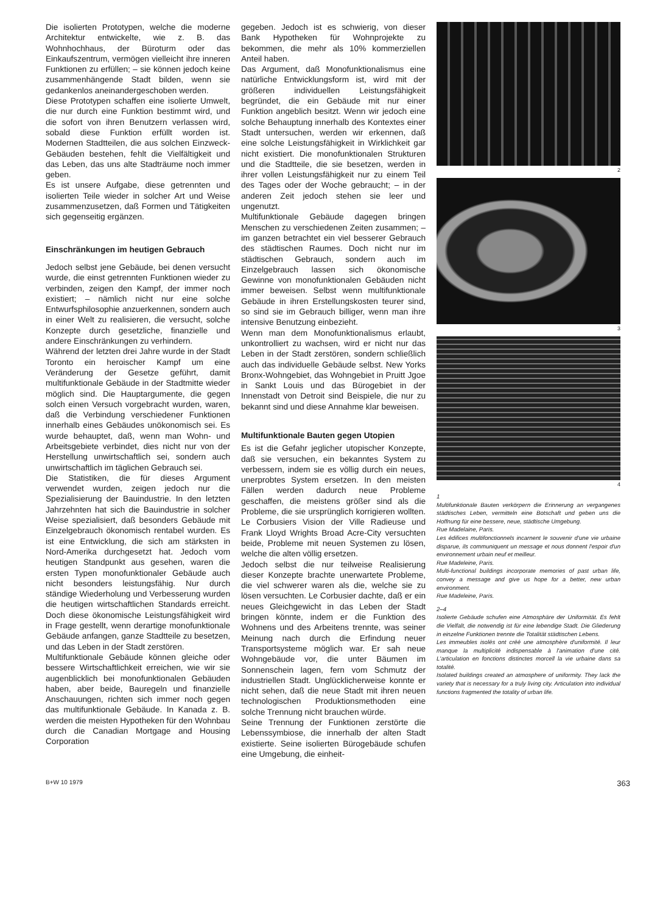Die isolierten Prototypen, welche die moderne Architektur entwickelte, wie z. B. das Wohnhochhaus, der Büroturm oder das Einkaufszentrum, vermögen vielleicht ihre inneren Funktionen zu erfüllen; – sie können jedoch keine zusammenhängende Stadt bilden, wenn sie gedankenlos aneinandergeschoben werden.
Diese Prototypen schaffen eine isolierte Umwelt, die nur durch eine Funktion bestimmt wird, und die sofort von ihren Benutzern verlassen wird, sobald diese Funktion erfüllt worden ist. Modernen Stadtteilen, die aus solchen Einzweck-Gebäuden bestehen, fehlt die Vielfältigkeit und das Leben, das uns alte Stadträume noch immer geben.
Es ist unsere Aufgabe, diese getrennten und isolierten Teile wieder in solcher Art und Weise zusammenzusetzen, daß Formen und Tätigkeiten sich gegenseitig ergänzen.
Einschränkungen im heutigen Gebrauch
Jedoch selbst jene Gebäude, bei denen versucht wurde, die einst getrennten Funktionen wieder zu verbinden, zeigen den Kampf, der immer noch existiert; – nämlich nicht nur eine solche Entwurfsphilosophie anzuerkennen, sondern auch in einer Welt zu realisieren, die versucht, solche Konzepte durch gesetzliche, finanzielle und andere Einschränkungen zu verhindern.
Während der letzten drei Jahre wurde in der Stadt Toronto ein heroischer Kampf um eine Veränderung der Gesetze geführt, damit multifunktionale Gebäude in der Stadtmitte wieder möglich sind. Die Hauptargumente, die gegen solch einen Versuch vorgebracht wurden, waren, daß die Verbindung verschiedener Funktionen innerhalb eines Gebäudes unökonomisch sei. Es wurde behauptet, daß, wenn man Wohn- und Arbeitsgebiete verbindet, dies nicht nur von der Herstellung unwirtschaftlich sei, sondern auch unwirtschaftlich im täglichen Gebrauch sei.
Die Statistiken, die für dieses Argument verwendet wurden, zeigen jedoch nur die Spezialisierung der Bauindustrie. In den letzten Jahrzehnten hat sich die Bauindustrie in solcher Weise spezialisiert, daß besonders Gebäude mit Einzelgebrauch ökonomisch rentabel wurden. Es ist eine Entwicklung, die sich am stärksten in Nord-Amerika durchgesetzt hat. Jedoch vom heutigen Standpunkt aus gesehen, waren die ersten Typen monofunktionaler Gebäude auch nicht besonders leistungsfähig. Nur durch ständige Wiederholung und Verbesserung wurden die heutigen wirtschaftlichen Standards erreicht. Doch diese ökonomische Leistungsfähigkeit wird in Frage gestellt, wenn derartige monofunktionale Gebäude anfangen, ganze Stadtteile zu besetzen, und das Leben in der Stadt zerstören.
Multifunktionale Gebäude können gleiche oder bessere Wirtschaftlichkeit erreichen, wie wir sie augenblicklich bei monofunktionalen Gebäuden haben, aber beide, Bauregeln und finanzielle Anschauungen, richten sich immer noch gegen das multifunktionale Gebäude. In Kanada z. B. werden die meisten Hypotheken für den Wohnbau durch die Canadian Mortgage and Housing Corporation
gegeben. Jedoch ist es schwierig, von dieser Bank Hypotheken für Wohnprojekte zu bekommen, die mehr als 10% kommerziellen Anteil haben.
Das Argument, daß Monofunktionalismus eine natürliche Entwicklungsform ist, wird mit der größeren individuellen Leistungsfähigkeit begründet, die ein Gebäude mit nur einer Funktion angeblich besitzt. Wenn wir jedoch eine solche Behauptung innerhalb des Kontextes einer Stadt untersuchen, werden wir erkennen, daß eine solche Leistungsfähigkeit in Wirklichkeit gar nicht existiert. Die monofunktionalen Strukturen und die Stadtteile, die sie besetzen, werden in ihrer vollen Leistungsfähigkeit nur zu einem Teil des Tages oder der Woche gebraucht; – in der anderen Zeit jedoch stehen sie leer und ungenutzt.
Multifunktionale Gebäude dagegen bringen Menschen zu verschiedenen Zeiten zusammen; – im ganzen betrachtet ein viel besserer Gebrauch des städtischen Raumes. Doch nicht nur im städtischen Gebrauch, sondern auch im Einzelgebrauch lassen sich ökonomische Gewinne von monofunktionalen Gebäuden nicht immer beweisen. Selbst wenn multifunktionale Gebäude in ihren Erstellungskosten teurer sind, so sind sie im Gebrauch billiger, wenn man ihre intensive Benutzung einbezieht.
Wenn man dem Monofunktionalismus erlaubt, unkontrolliert zu wachsen, wird er nicht nur das Leben in der Stadt zerstören, sondern schließlich auch das individuelle Gebäude selbst. New Yorks Bronx-Wohngebiet, das Wohngebiet in Pruitt Jgoe in Sankt Louis und das Bürogebiet in der Innenstadt von Detroit sind Beispiele, die nur zu bekannt sind und diese Annahme klar beweisen.
Multifunktionale Bauten gegen Utopien
Es ist die Gefahr jeglicher utopischer Konzepte, daß sie versuchen, ein bekanntes System zu verbessern, indem sie es völlig durch ein neues, unerprobtes System ersetzen. In den meisten Fällen werden dadurch neue Probleme geschaffen, die meistens größer sind als die Probleme, die sie ursprünglich korrigieren wollten. Le Corbusiers Vision der Ville Radieuse und Frank Lloyd Wrights Broad Acre-City versuchten beide, Probleme mit neuen Systemen zu lösen, welche die alten völlig ersetzen.
Jedoch selbst die nur teilweise Realisierung dieser Konzepte brachte unerwartete Probleme, die viel schwerer waren als die, welche sie zu lösen versuchten. Le Corbusier dachte, daß er ein neues Gleichgewicht in das Leben der Stadt bringen könnte, indem er die Funktion des Wohnens und des Arbeitens trennte, was seiner Meinung nach durch die Erfindung neuer Transportsysteme möglich war. Er sah neue Wohngebäude vor, die unter Bäumen im Sonnenschein lagen, fern vom Schmutz der industriellen Stadt. Unglücklicherweise konnte er nicht sehen, daß die neue Stadt mit ihren neuen technologischen Produktionsmethoden eine solche Trennung nicht brauchen würde.
Seine Trennung der Funktionen zerstörte die Lebenssymbiose, die innerhalb der alten Stadt existierte. Seine isolierten Bürogebäude schufen eine Umgebung, die einheit-
2
3
4
1
Multifunktionale Bauten verkörpern die Erinnerung an vergangenes städtisches Leben, vermitteln eine Botschaft und geben uns die Hoffnung für eine bessere, neue, städtische Umgebung.
Rue Madelaine, Paris.
Les édifices multifonctionnels incarnent le souvenir d'une vie urbaine disparue, ils communiquent un message et nous donnent l'espoir d'un environnement urbain neuf et meilleur.
Rue Madeleine, Paris.
Multi-functional buildings incorporate memories of past urban life, convey a message and give us hope for a better, new urban environment.
Rue Madeleine, Paris.
2–4
Isolierte Gebäude schufen eine Atmosphäre der Uniformität. Es fehlt die Vielfalt, die notwendig ist für eine lebendige Stadt. Die Gliederung in einzelne Funktionen trennte die Totalität städtischen Lebens.
Les immeubles isolés ont créé une atmosphère d'uniformité. Il leur manque la multiplicité indispensable à l'animation d'une cité. L'articulation en fonctions distinctes morcell la vie urbaine dans sa totalité.
Isolated buildings created an atmosphere of uniformity. They lack the variety that is necessary for a truly living city. Articulation into individual functions fragmented the totality of urban life.
B+W 10 1979 363